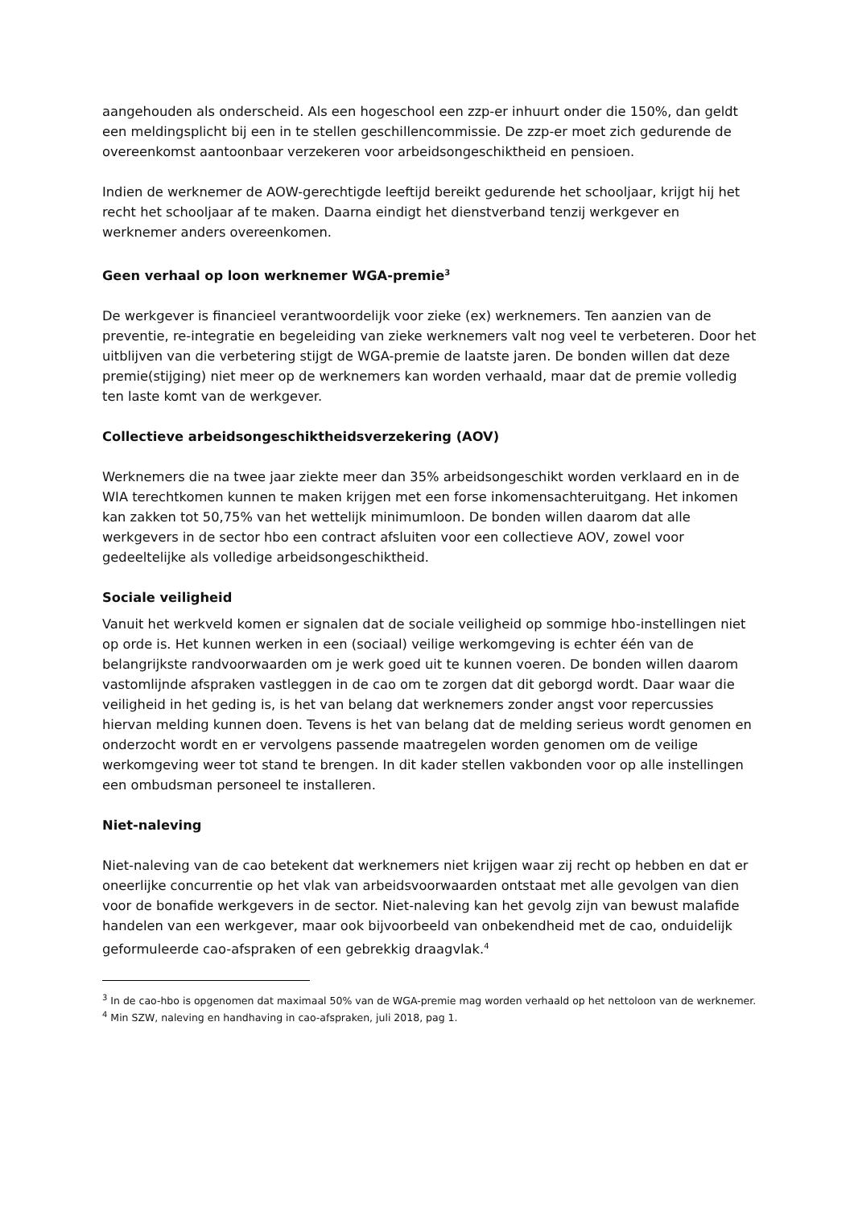aangehouden als onderscheid. Als een hogeschool een zzp-er inhuurt onder die 150%, dan geldt een meldingsplicht bij een in te stellen geschillencommissie. De zzp-er moet zich gedurende de overeenkomst aantoonbaar verzekeren voor arbeidsongeschiktheid en pensioen.
Indien de werknemer de AOW-gerechtigde leeftijd bereikt gedurende het schooljaar, krijgt hij het recht het schooljaar af te maken. Daarna eindigt het dienstverband tenzij werkgever en werknemer anders overeenkomen.
Geen verhaal op loon werknemer WGA-premie<sup>3</sup>
De werkgever is financieel verantwoordelijk voor zieke (ex) werknemers. Ten aanzien van de preventie, re-integratie en begeleiding van zieke werknemers valt nog veel te verbeteren. Door het uitblijven van die verbetering stijgt de WGA-premie de laatste jaren. De bonden willen dat deze premie(stijging) niet meer op de werknemers kan worden verhaald, maar dat de premie volledig ten laste komt van de werkgever.
Collectieve arbeidsongeschiktheidsverzekering (AOV)
Werknemers die na twee jaar ziekte meer dan 35% arbeidsongeschikt worden verklaard en in de WIA terechtkomen kunnen te maken krijgen met een forse inkomensachteruitgang. Het inkomen kan zakken tot 50,75% van het wettelijk minimumloon. De bonden willen daarom dat alle werkgevers in de sector hbo een contract afsluiten voor een collectieve AOV, zowel voor gedeeltelijke als volledige arbeidsongeschiktheid.
Sociale veiligheid
Vanuit het werkveld komen er signalen dat de sociale veiligheid op sommige hbo-instellingen niet op orde is. Het kunnen werken in een (sociaal) veilige werkomgeving is echter één van de belangrijkste randvoorwaarden om je werk goed uit te kunnen voeren. De bonden willen daarom vastomlijnde afspraken vastleggen in de cao om te zorgen dat dit geborgd wordt. Daar waar die veiligheid in het geding is, is het van belang dat werknemers zonder angst voor repercussies hiervan melding kunnen doen. Tevens is het van belang dat de melding serieus wordt genomen en onderzocht wordt en er vervolgens passende maatregelen worden genomen om de veilige werkomgeving weer tot stand te brengen. In dit kader stellen vakbonden voor op alle instellingen een ombudsman personeel te installeren.
Niet-naleving
Niet-naleving van de cao betekent dat werknemers niet krijgen waar zij recht op hebben en dat er oneerlijke concurrentie op het vlak van arbeidsvoorwaarden ontstaat met alle gevolgen van dien voor de bonafide werkgevers in de sector. Niet-naleving kan het gevolg zijn van bewust malafide handelen van een werkgever, maar ook bijvoorbeeld van onbekendheid met de cao, onduidelijk geformuleerde cao-afspraken of een gebrekkig draagvlak.<sup>4</sup>
<sup>3</sup> In de cao-hbo is opgenomen dat maximaal 50% van de WGA-premie mag worden verhaald op het nettoloon van de werknemer.
<sup>4</sup> Min SZW, naleving en handhaving in cao-afspraken, juli 2018, pag 1.